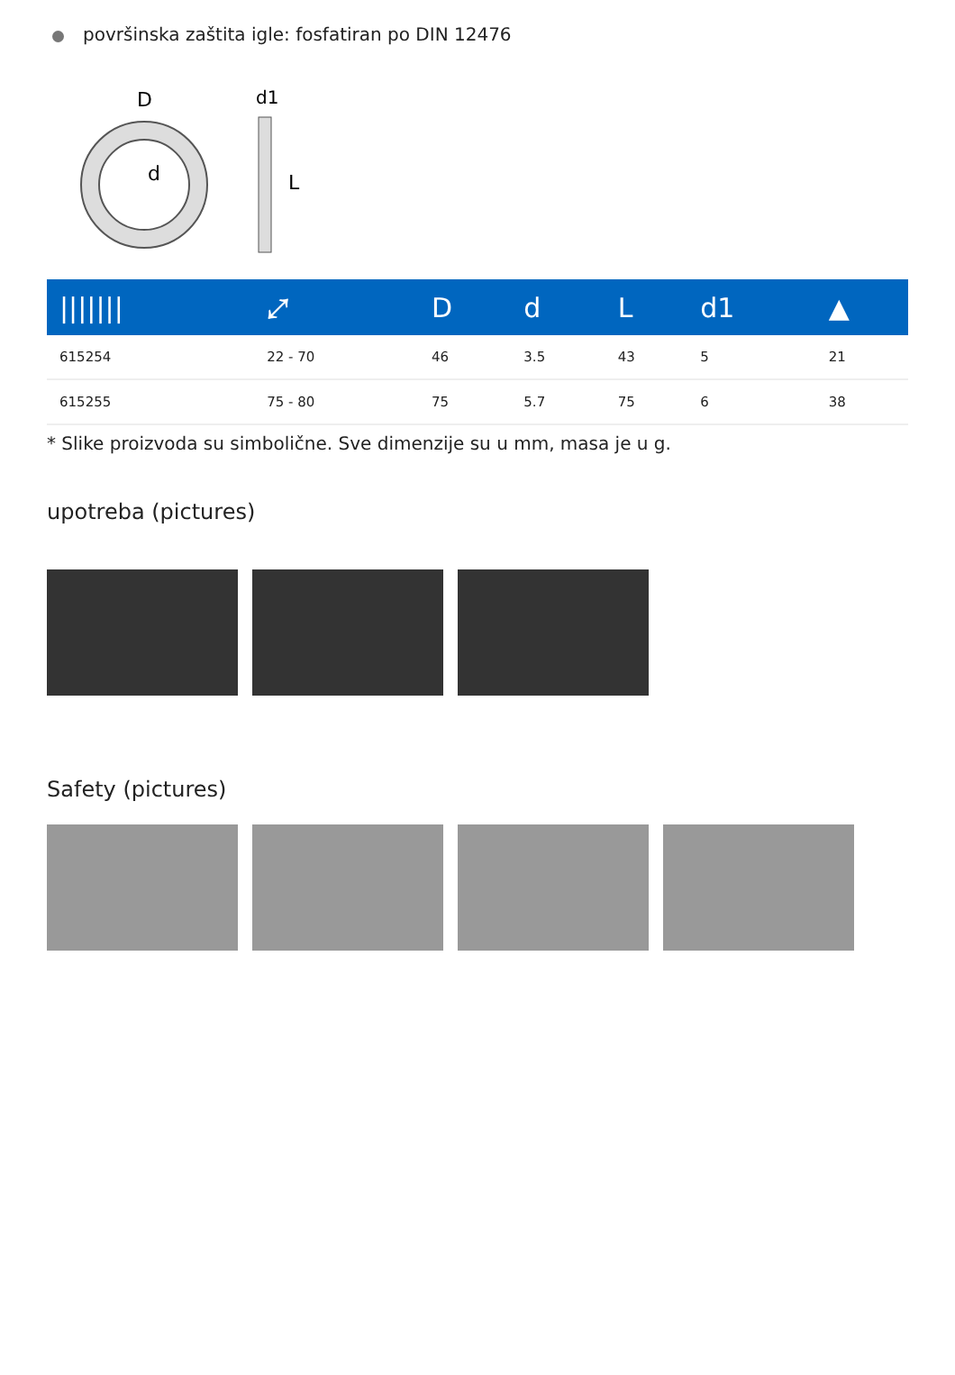površinska zaštita igle: fosfatiran po DIN 12476
D
d
d1
L
| /////// | ⤢ | D | d | L | d1 | ▲ |
| --- | --- | --- | --- | --- | --- | --- |
| 615254 | 22 - 70 | 46 | 3.5 | 43 | 5 | 21 |
| 615255 | 75 - 80 | 75 | 5.7 | 75 | 6 | 38 |
* Slike proizvoda su simbolične. Sve dimenzije su u mm, masa je u g.
upotreba (pictures)
Safety (pictures)